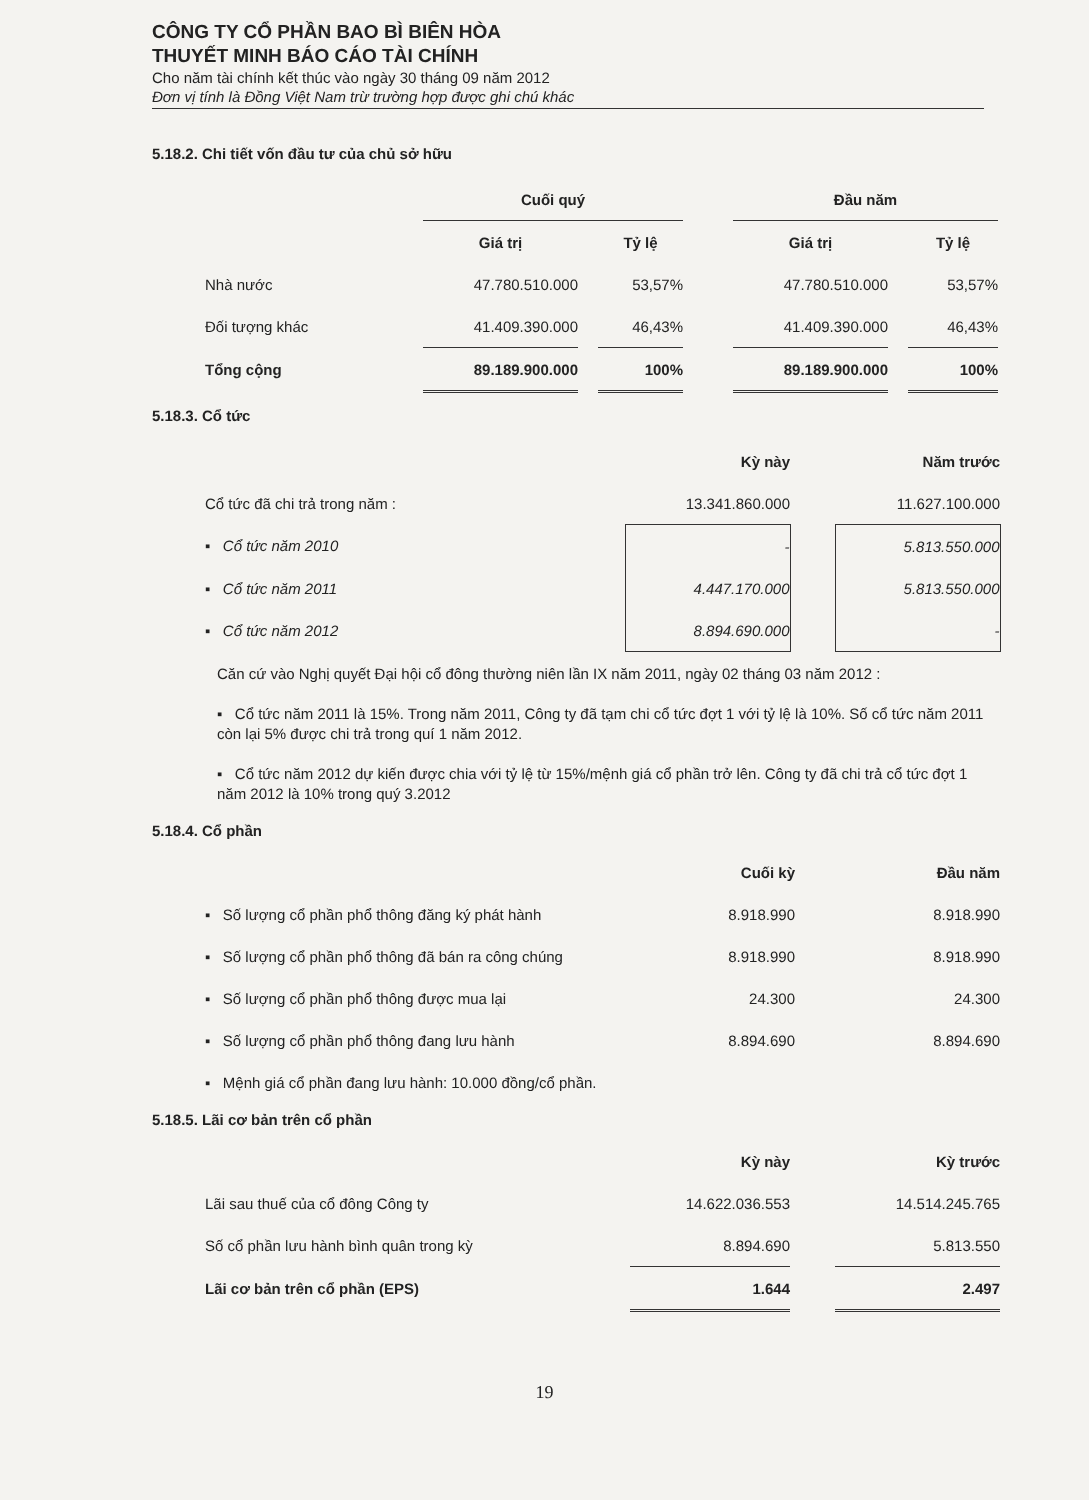CÔNG TY CỔ PHẦN BAO BÌ BIÊN HÒA
THUYẾT MINH BÁO CÁO TÀI CHÍNH
Cho năm tài chính kết thúc vào ngày 30 tháng 09 năm 2012
Đơn vị tính là Đồng Việt Nam trừ trường hợp được ghi chú khác
5.18.2. Chi tiết vốn đầu tư của chủ sở hữu
| | Cuối quý | | | | Đầu năm | | |
| | Giá trị | | Tỷ lệ | | Giá trị | | Tỷ lệ |
| Nhà nước | 47.780.510.000 | | 53,57% | | 47.780.510.000 | | 53,57% |
| Đối tượng khác | 41.409.390.000 | | 46,43% | | 41.409.390.000 | | 46,43% |
| Tổng cộng | 89.189.900.000 | | 100% | | 89.189.900.000 | | 100% |
5.18.3. Cổ tức
| | Kỳ này | | Năm trước |
| Cổ tức đã chi trả trong năm : | 13.341.860.000 | | 11.627.100.000 |
| ▪ Cổ tức năm 2010 | - | | 5.813.550.000 |
| ▪ Cổ tức năm 2011 | 4.447.170.000 | | 5.813.550.000 |
| ▪ Cổ tức năm 2012 | 8.894.690.000 | | - |
Căn cứ vào Nghị quyết Đại hội cổ đông thường niên lần IX năm 2011, ngày 02 tháng 03 năm 2012 :
▪ Cổ tức năm 2011 là 15%. Trong năm 2011, Công ty đã tạm chi cổ tức đợt 1 với tỷ lệ là 10%. Số cổ tức năm 2011 còn lại 5% được chi trả trong quí 1 năm 2012.
▪ Cổ tức năm 2012 dự kiến được chia với tỷ lệ từ 15%/mệnh giá cổ phần trở lên. Công ty đã chi trả cổ tức đợt 1 năm 2012 là 10% trong quý 3.2012
5.18.4. Cổ phần
| | Cuối kỳ | | Đầu năm |
| ▪ Số lượng cổ phần phổ thông đăng ký phát hành | 8.918.990 | | 8.918.990 |
| ▪ Số lượng cổ phần phổ thông đã bán ra công chúng | 8.918.990 | | 8.918.990 |
| ▪ Số lượng cổ phần phổ thông được mua lại | 24.300 | | 24.300 |
| ▪ Số lượng cổ phần phổ thông đang lưu hành | 8.894.690 | | 8.894.690 |
| ▪ Mệnh giá cổ phần đang lưu hành: 10.000 đồng/cổ phần. | | | |
5.18.5. Lãi cơ bản trên cổ phần
| | Kỳ này | | Kỳ trước |
| Lãi sau thuế của cổ đông Công ty | 14.622.036.553 | | 14.514.245.765 |
| Số cổ phần lưu hành bình quân trong kỳ | 8.894.690 | | 5.813.550 |
| Lãi cơ bản trên cổ phần (EPS) | 1.644 | | 2.497 |
19